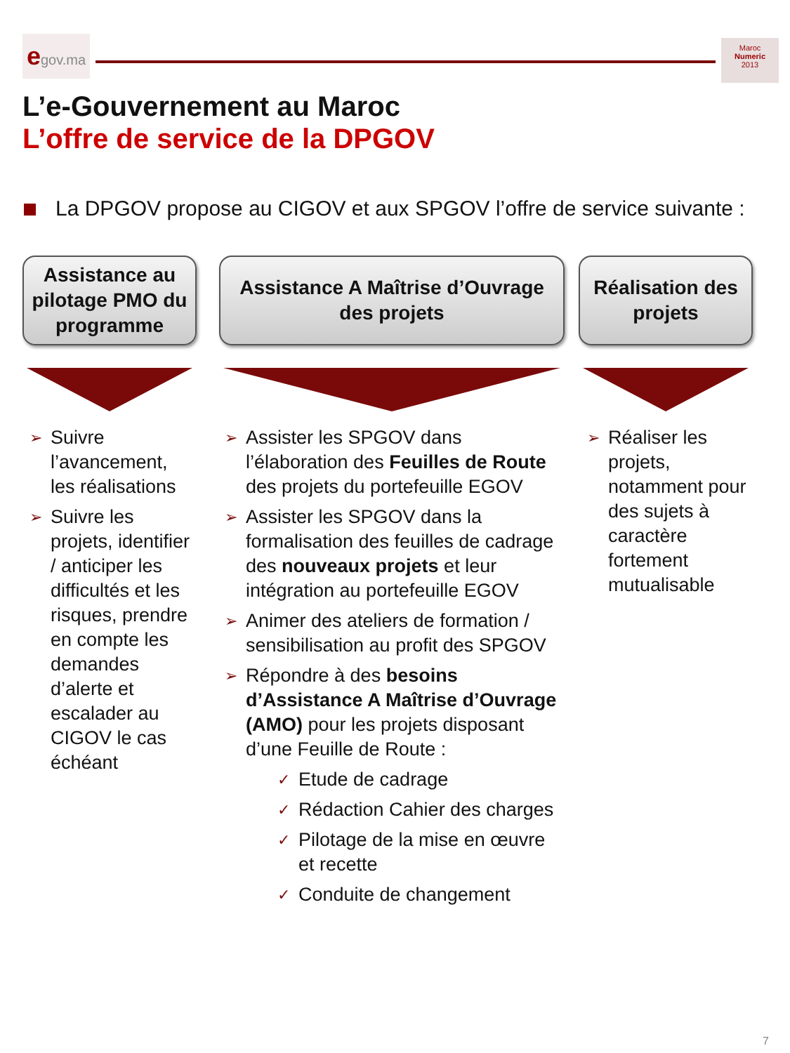egov.ma
Maroc
Numeric
2013
L’e-Gouvernement au Maroc
L’offre de service de la DPGOV
La DPGOV propose au CIGOV et aux SPGOV l’offre de service suivante :
Assistance au pilotage PMO du programme
➢ Suivre l’avancement, les réalisations
➢ Suivre les projets, identifier / anticiper les difficultés et les risques, prendre en compte les demandes d’alerte et escalader au CIGOV le cas échéant
Assistance A Maîtrise d’Ouvrage
des projets
➢ Assister les SPGOV dans l’élaboration des Feuilles de Route des projets du portefeuille EGOV
➢ Assister les SPGOV dans la formalisation des feuilles de cadrage des nouveaux projets et leur intégration au portefeuille EGOV
➢ Animer des ateliers de formation / sensibilisation au profit des SPGOV
➢ Répondre à des besoins d’Assistance A Maîtrise d’Ouvrage (AMO) pour les projets disposant d’une Feuille de Route :
✓ Etude de cadrage
✓ Rédaction Cahier des charges
✓ Pilotage de la mise en œuvre et recette
✓ Conduite de changement
Réalisation des projets
➢ Réaliser les projets, notamment pour des sujets à caractère fortement mutualisable
7